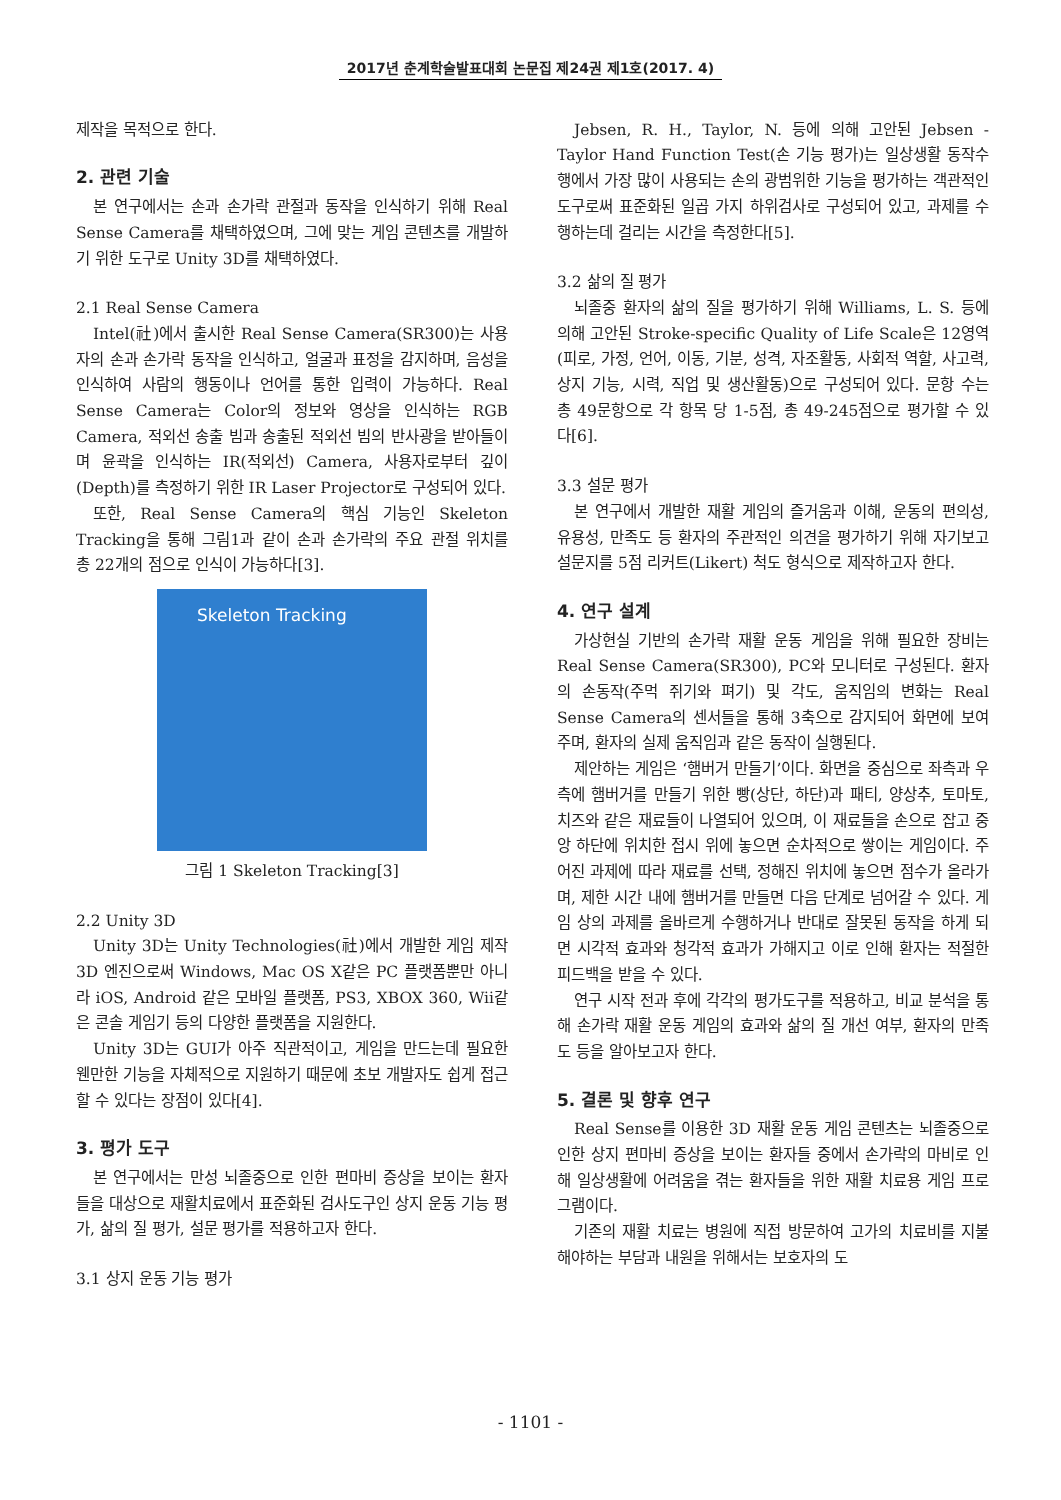2017년 춘계학술발표대회 논문집 제24권 제1호(2017. 4)
제작을 목적으로 한다.
2. 관련 기술
본 연구에서는 손과 손가락 관절과 동작을 인식하기 위해 Real Sense Camera를 채택하였으며, 그에 맞는 게임 콘텐츠를 개발하기 위한 도구로 Unity 3D를 채택하였다.
2.1 Real Sense Camera
Intel(社)에서 출시한 Real Sense Camera(SR300)는 사용자의 손과 손가락 동작을 인식하고, 얼굴과 표정을 감지하며, 음성을 인식하여 사람의 행동이나 언어를 통한 입력이 가능하다. Real Sense Camera는 Color의 정보와 영상을 인식하는 RGB Camera, 적외선 송출 빔과 송출된 적외선 빔의 반사광을 받아들이며 윤곽을 인식하는 IR(적외선) Camera, 사용자로부터 깊이(Depth)를 측정하기 위한 IR Laser Projector로 구성되어 있다.
또한, Real Sense Camera의 핵심 기능인 Skeleton Tracking을 통해 그림1과 같이 손과 손가락의 주요 관절 위치를 총 22개의 점으로 인식이 가능하다[3].
Skeleton Tracking
그림 1 Skeleton Tracking[3]
2.2 Unity 3D
Unity 3D는 Unity Technologies(社)에서 개발한 게임 제작 3D 엔진으로써 Windows, Mac OS X같은 PC 플랫폼뿐만 아니라 iOS, Android 같은 모바일 플랫폼, PS3, XBOX 360, Wii같은 콘솔 게임기 등의 다양한 플랫폼을 지원한다.
Unity 3D는 GUI가 아주 직관적이고, 게임을 만드는데 필요한 웬만한 기능을 자체적으로 지원하기 때문에 초보 개발자도 쉽게 접근할 수 있다는 장점이 있다[4].
3. 평가 도구
본 연구에서는 만성 뇌졸중으로 인한 편마비 증상을 보이는 환자들을 대상으로 재활치료에서 표준화된 검사도구인 상지 운동 기능 평가, 삶의 질 평가, 설문 평가를 적용하고자 한다.
3.1 상지 운동 기능 평가
Jebsen, R. H., Taylor, N. 등에 의해 고안된 Jebsen -Taylor Hand Function Test(손 기능 평가)는 일상생활 동작수행에서 가장 많이 사용되는 손의 광범위한 기능을 평가하는 객관적인 도구로써 표준화된 일곱 가지 하위검사로 구성되어 있고, 과제를 수행하는데 걸리는 시간을 측정한다[5].
3.2 삶의 질 평가
뇌졸중 환자의 삶의 질을 평가하기 위해 Williams, L. S. 등에 의해 고안된 Stroke-specific Quality of Life Scale은 12영역(피로, 가정, 언어, 이동, 기분, 성격, 자조활동, 사회적 역할, 사고력, 상지 기능, 시력, 직업 및 생산활동)으로 구성되어 있다. 문항 수는 총 49문항으로 각 항목 당 1-5점, 총 49-245점으로 평가할 수 있다[6].
3.3 설문 평가
본 연구에서 개발한 재활 게임의 즐거움과 이해, 운동의 편의성, 유용성, 만족도 등 환자의 주관적인 의견을 평가하기 위해 자기보고 설문지를 5점 리커트(Likert) 척도 형식으로 제작하고자 한다.
4. 연구 설계
가상현실 기반의 손가락 재활 운동 게임을 위해 필요한 장비는 Real Sense Camera(SR300), PC와 모니터로 구성된다. 환자의 손동작(주먹 쥐기와 펴기) 및 각도, 움직임의 변화는 Real Sense Camera의 센서들을 통해 3축으로 감지되어 화면에 보여주며, 환자의 실제 움직임과 같은 동작이 실행된다.
제안하는 게임은 ‘햄버거 만들기’이다. 화면을 중심으로 좌측과 우측에 햄버거를 만들기 위한 빵(상단, 하단)과 패티, 양상추, 토마토, 치즈와 같은 재료들이 나열되어 있으며, 이 재료들을 손으로 잡고 중앙 하단에 위치한 접시 위에 놓으면 순차적으로 쌓이는 게임이다. 주어진 과제에 따라 재료를 선택, 정해진 위치에 놓으면 점수가 올라가며, 제한 시간 내에 햄버거를 만들면 다음 단계로 넘어갈 수 있다. 게임 상의 과제를 올바르게 수행하거나 반대로 잘못된 동작을 하게 되면 시각적 효과와 청각적 효과가 가해지고 이로 인해 환자는 적절한 피드백을 받을 수 있다.
연구 시작 전과 후에 각각의 평가도구를 적용하고, 비교 분석을 통해 손가락 재활 운동 게임의 효과와 삶의 질 개선 여부, 환자의 만족도 등을 알아보고자 한다.
5. 결론 및 향후 연구
Real Sense를 이용한 3D 재활 운동 게임 콘텐츠는 뇌졸중으로 인한 상지 편마비 증상을 보이는 환자들 중에서 손가락의 마비로 인해 일상생활에 어려움을 겪는 환자들을 위한 재활 치료용 게임 프로그램이다.
기존의 재활 치료는 병원에 직접 방문하여 고가의 치료비를 지불해야하는 부담과 내원을 위해서는 보호자의 도
- 1101 -